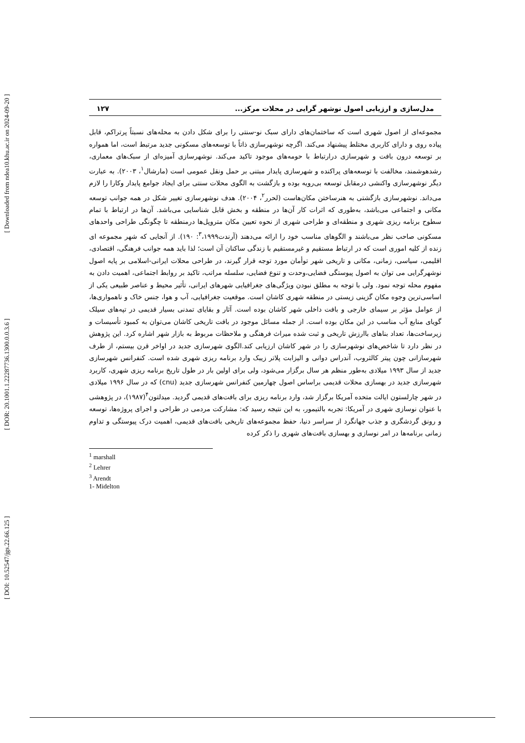[ Downloaded from ndea10.khu.ac.ir on 2024-09-20 ]
[ DOR: 20.1001.1.22287736.1300.0.0.3.6 ]
[ DOI: 10.52547/jgs.22.66.125 ]
مدل‌سازی و ارزیابی اصول نوشهر گرایی در محلات مرکز... ۱۲۷
مجموعه‌ای از اصول شهری است که ساختمان‌های دارای سبک نو-سنتی را برای شکل دادن به محله‌های نسبتاً پرتراکم، قابل پیاده روی و دارای کاربری مختلط پیشنهاد می‌کند. اگرچه نوشهرسازی ذاتاً با توسعه‌های مسکونی جدید مرتبط است، اما همواره بر توسعه درون بافت و شهرسازی درارتباط با حومه‌های موجود تاکید می‌کند. نوشهرسازی آمیزه‌ای از سبک‌های معماری، رشدهوشمند، مخالفت با توسعه‌های پراکنده و شهرسازی پایدار مبتنی بر حمل ونقل عمومی است (مارشال<sup>۱</sup>، ۲۰۰۳). به عبارت دیگر نوشهرسازی واکنشی درمقابل توسعه بی‌رویه بوده و بازگشت به الگوی محلات سنتی برای ایجاد جوامع پایدار وکارا را لازم می‌داند. نوشهرسازی بازگشتی به هنرساختن مکان‌هاست (لحرر<sup>۲</sup>، ۲۰۰۴). هدف نوشهرسازی تغییر شکل در همه جوانب توسعه مکانی و اجتماعی می‌باشد، به‌طوری که اثرات کار آن‌ها در منطقه و بخش قابل شناسایی می‌باشد. آن‌ها در ارتباط با تمام سطوح برنامه ریزی شهری و منطقه‌ای و طراحی شهری از نحوه تعیین مکان متروپل‌ها درمنطقه تا چگونگی طراحی واحدهای مسکونی صاحب نظر می‌باشند و الگوهای مناسب خود را ارائه می‌دهند (آرندت<sup>۳</sup>،۱۹۹۹: ۱۹۰). از آنجایی که شهر مجموعه ای زنده از کلیه اموری است که در ارتباط مستقیم و غیرمستقیم با زندگی ساکنان آن است؛ لذا باید همه جوانب فرهنگی، اقتصادی، اقلیمی، سیاسی، زمانی، مکانی و تاریخی شهر توأمان مورد توجه قرار گیرند، در طراحی محلات ایرانی-اسلامی بر پایه اصول نوشهرگرایی می توان به اصول پیوستگی فضایی،وحدت و تنوع فضایی، سلسله مراتب، تاکید بر روابط اجتماعی، اهمیت دادن به مفهوم محله توجه نمود. ولی با توجه به مطلق نبودن ویژگی‌های جغرافیایی شهرهای ایرانی، تأثیر محیط و عناصر طبیعی یکی از اساسی‌ترین وجوه مکان گزینی زیستی در منطقه شهری کاشان است. موقعیت جغرافیایی، آب و هوا، جنس خاک و ناهمواری‌ها، از عوامل مؤثر بر سیمای خارجی و بافت داخلی شهر کاشان بوده است. آثار و بقایای تمدنی بسیار قدیمی در تپه‌های سیلک گویای منابع آب مناسب در این مکان بوده است. از جمله مسائل موجود در بافت تاریخی کاشان می‌توان به کمبود تأسیسات و زیرساخت‌ها، تعداد بناهای باارزش تاریخی و ثبت شده میراث فرهنگی و ملاحظات مربوط به بازار شهر اشاره کرد. این پژوهش در نظر دارد تا شاخص‌های نوشهرسازی را در شهر کاشان ارزیابی کند.الگوی شهرسازی جدید در اواخر قرن بیستم، از طرف شهرسازانی چون پیتر کالثروب، آندراس دوانی و الیزابت پلاتر زیبک وارد برنامه ریزی شهری شده است. کنفرانس شهرسازی جدید از سال ۱۹۹۳ میلادی به‌طور منظم هر سال برگزار می‌شود، ولی برای اولین بار در طول تاریخ برنامه ریزی شهری، کاربرد شهرسازی جدید در بهسازی محلات قدیمی براساس اصول چهارمین کنفرانس شهرسازی جدید (cnu) که در سال ۱۹۹۶ میلادی در شهر چارلستون ایالت متحده آمریکا برگزار شد، وارد برنامه ریزی برای بافت‌های قدیمی گردید. میدلتون<sup>۴</sup>(۱۹۸۷)، در پژوهشی با عنوان نوسازی شهری در آمریکا: تجربه بالتیمور، به این نتیجه رسید که: مشارکت مردمی در طراحی و اجرای پروژه‌ها، توسعه و رونق گردشگری و جذب جهانگرد از سراسر دنیا، حفظ مجموعه‌های تاریخی بافت‌های قدیمی، اهمیت درک پیوستگی و تداوم زمانی برنامه‌ها در امر نوسازی و بهسازی بافت‌های شهری را ذکر کرده
<sup>1</sup> marshall
<sup>2</sup> Lehrer
<sup>3</sup> Arendt
1- Midelton